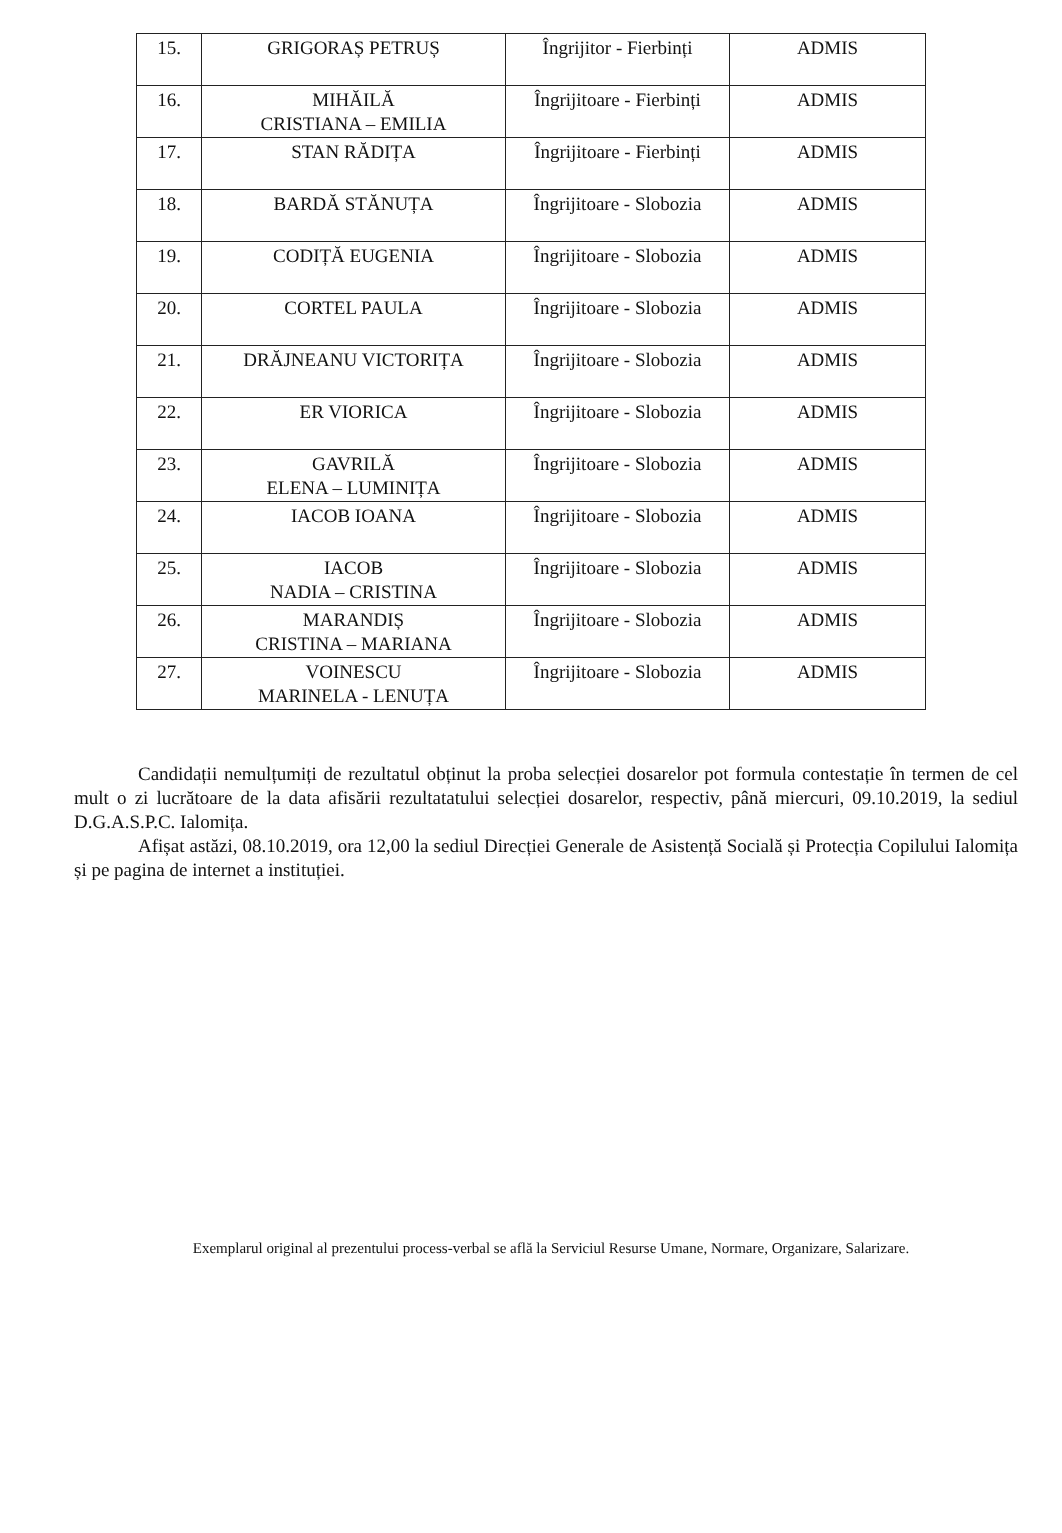| 15. | GRIGORAȘ PETRUȘ | Îngrijitor - Fierbinți | ADMIS |
| 16. | MIHĂILĂ CRISTIANA – EMILIA | Îngrijitoare - Fierbinți | ADMIS |
| 17. | STAN RĂDIȚA | Îngrijitoare - Fierbinți | ADMIS |
| 18. | BARDĂ STĂNUȚA | Îngrijitoare - Slobozia | ADMIS |
| 19. | CODIȚĂ EUGENIA | Îngrijitoare - Slobozia | ADMIS |
| 20. | CORTEL PAULA | Îngrijitoare - Slobozia | ADMIS |
| 21. | DRĂJNEANU VICTORIȚA | Îngrijitoare - Slobozia | ADMIS |
| 22. | ER VIORICA | Îngrijitoare - Slobozia | ADMIS |
| 23. | GAVRILĂ ELENA – LUMINIȚA | Îngrijitoare - Slobozia | ADMIS |
| 24. | IACOB IOANA | Îngrijitoare - Slobozia | ADMIS |
| 25. | IACOB NADIA – CRISTINA | Îngrijitoare - Slobozia | ADMIS |
| 26. | MARANDIȘ CRISTINA – MARIANA | Îngrijitoare - Slobozia | ADMIS |
| 27. | VOINESCU MARINELA - LENUȚA | Îngrijitoare - Slobozia | ADMIS |
Candidații nemulțumiți de rezultatul obținut la proba selecției dosarelor pot formula contestație în termen de cel mult o zi lucrătoare de la data afisării rezultatatului selecției dosarelor, respectiv, până miercuri, 09.10.2019, la sediul D.G.A.S.P.C. Ialomița.
Afișat astăzi, 08.10.2019, ora 12,00 la sediul Direcției Generale de Asistență Socială și Protecția Copilului Ialomița și pe pagina de internet a instituției.
Exemplarul original al prezentului process-verbal se află la Serviciul Resurse Umane, Normare, Organizare, Salarizare.